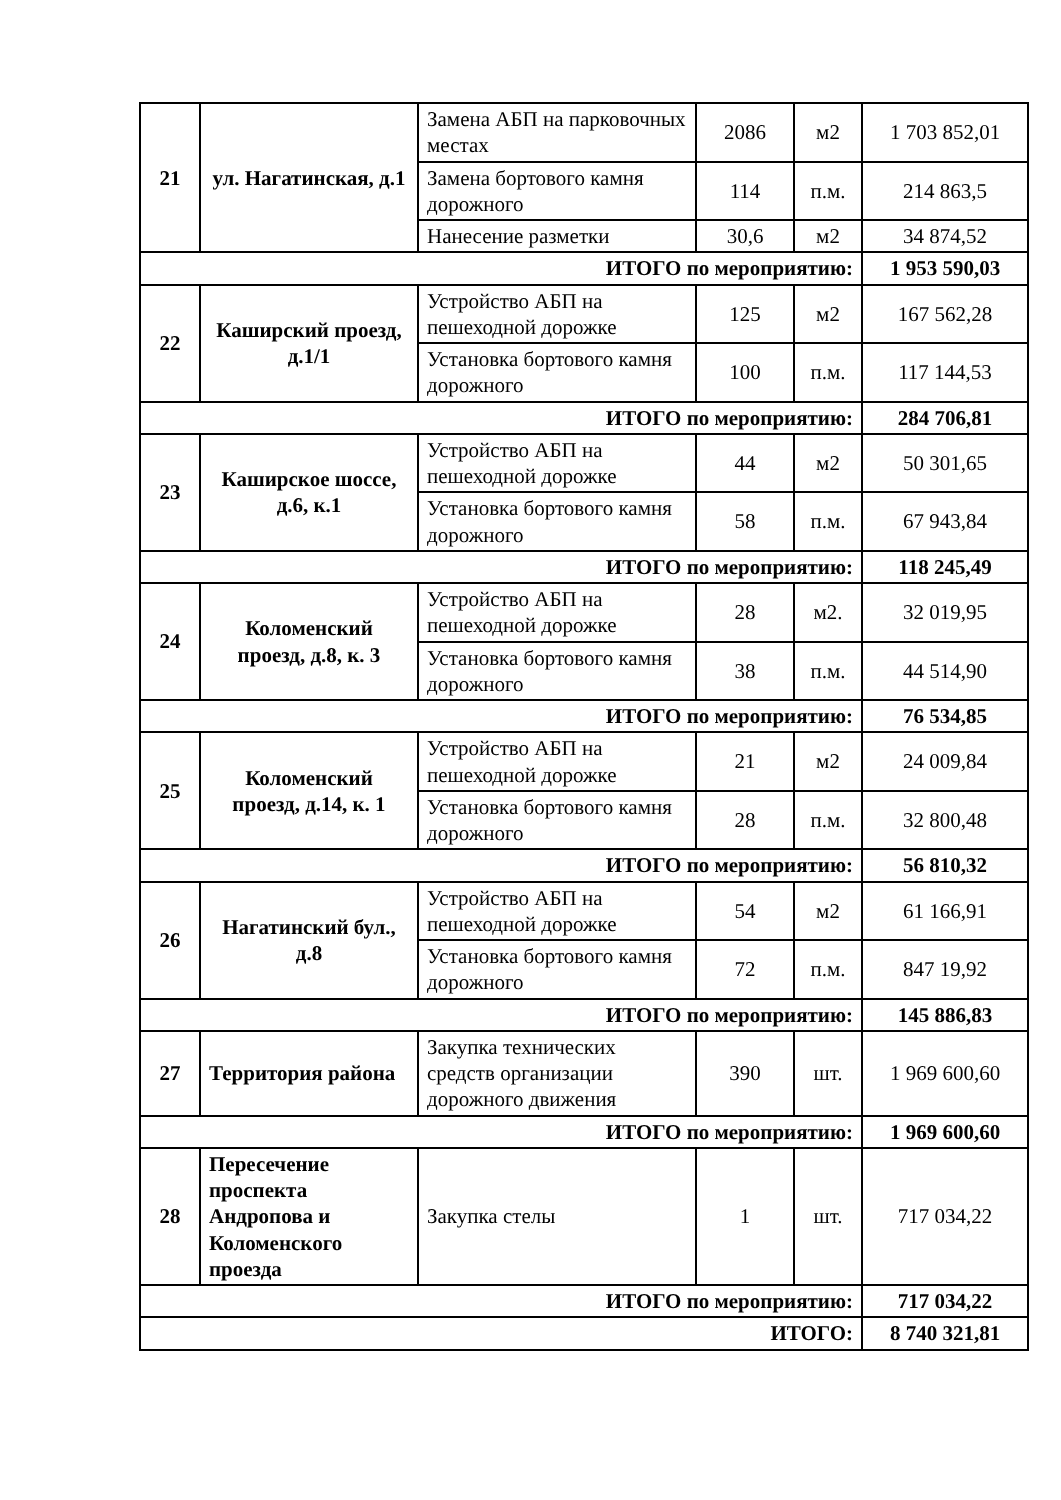| 21 | ул. Нагатинская, д.1 | Замена АБП на парковочных местах | 2086 | м2 | 1 703 852,01 |
| | | Замена бортового камня дорожного | 114 | п.м. | 214 863,5 |
| | | Нанесение разметки | 30,6 | м2 | 34 874,52 |
| ИТОГО по мероприятию: | | | | | 1 953 590,03 |
| 22 | Каширский проезд, д.1/1 | Устройство АБП на пешеходной дорожке | 125 | м2 | 167 562,28 |
| | | Установка бортового камня дорожного | 100 | п.м. | 117 144,53 |
| ИТОГО по мероприятию: | | | | | 284 706,81 |
| 23 | Каширское шоссе, д.6, к.1 | Устройство АБП на пешеходной дорожке | 44 | м2 | 50 301,65 |
| | | Установка бортового камня дорожного | 58 | п.м. | 67 943,84 |
| ИТОГО по мероприятию: | | | | | 118 245,49 |
| 24 | Коломенский проезд, д.8, к. 3 | Устройство АБП на пешеходной дорожке | 28 | м2. | 32 019,95 |
| | | Установка бортового камня дорожного | 38 | п.м. | 44 514,90 |
| ИТОГО по мероприятию: | | | | | 76 534,85 |
| 25 | Коломенский проезд, д.14, к. 1 | Устройство АБП на пешеходной дорожке | 21 | м2 | 24 009,84 |
| | | Установка бортового камня дорожного | 28 | п.м. | 32 800,48 |
| ИТОГО по мероприятию: | | | | | 56 810,32 |
| 26 | Нагатинский бул., д.8 | Устройство АБП на пешеходной дорожке | 54 | м2 | 61 166,91 |
| | | Установка бортового камня дорожного | 72 | п.м. | 847 19,92 |
| ИТОГО по мероприятию: | | | | | 145 886,83 |
| 27 | Территория района | Закупка технических средств организации дорожного движения | 390 | шт. | 1 969 600,60 |
| ИТОГО по мероприятию: | | | | | 1 969 600,60 |
| 28 | Пересечение проспекта Андропова и Коломенского проезда | Закупка стелы | 1 | шт. | 717 034,22 |
| ИТОГО по мероприятию: | | | | | 717 034,22 |
| ИТОГО: | | | | | 8 740 321,81 |